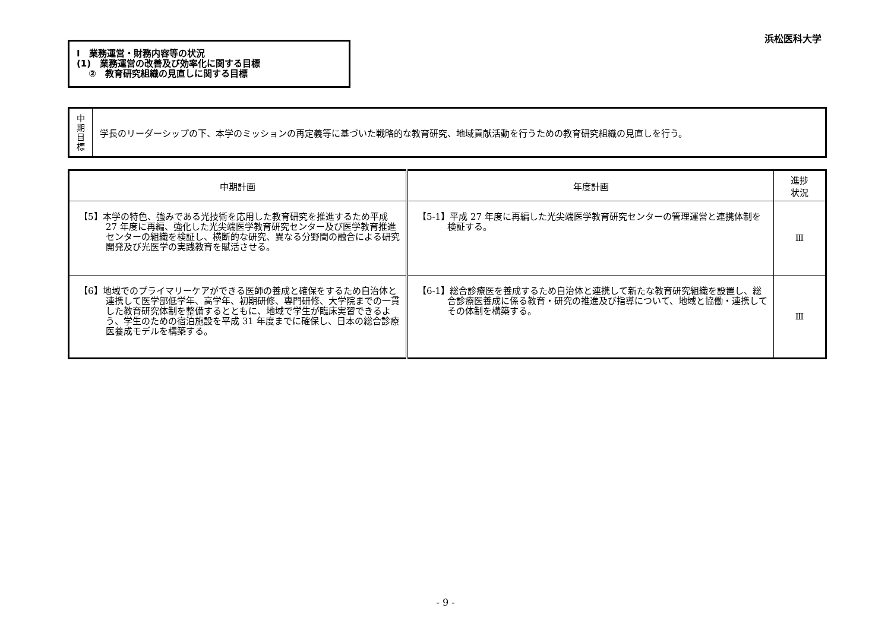浜松医科大学
Ⅰ　業務運営・財務内容等の状況
(1)　業務運営の改善及び効率化に関する目標
　 ②　教育研究組織の見直しに関する目標
中
期
目
標
学長のリーダーシップの下、本学のミッションの再定義等に基づいた戦略的な教育研究、地域貢献活動を行うための教育研究組織の見直しを行う。
| 中期計画 | 年度計画 | 進捗 状況 |
| --- | --- | --- |
| 【5】本学の特色、強みである光技術を応用した教育研究を推進するため平成 27 年度に再編、強化した光尖端医学教育研究センター及び医学教育推進センターの組織を検証し、横断的な研究、異なる分野間の融合による研究開発及び光医学の実践教育を賦活させる。 | 【5-1】平成 27 年度に再編した光尖端医学教育研究センターの管理運営と連携体制を検証する。 | Ⅲ |
| 【6】地域でのプライマリーケアができる医師の養成と確保をするため自治体と連携して医学部低学年、高学年、初期研修、専門研修、大学院までの一貫した教育研究体制を整備するとともに、地域で学生が臨床実習できるよう、学生のための宿泊施設を平成 31 年度までに確保し、日本の総合診療医養成モデルを構築する。 | 【6-1】総合診療医を養成するため自治体と連携して新たな教育研究組織を設置し、総合診療医養成に係る教育・研究の推進及び指導について、地域と協働・連携してその体制を構築する。 | Ⅲ |
- 9 -